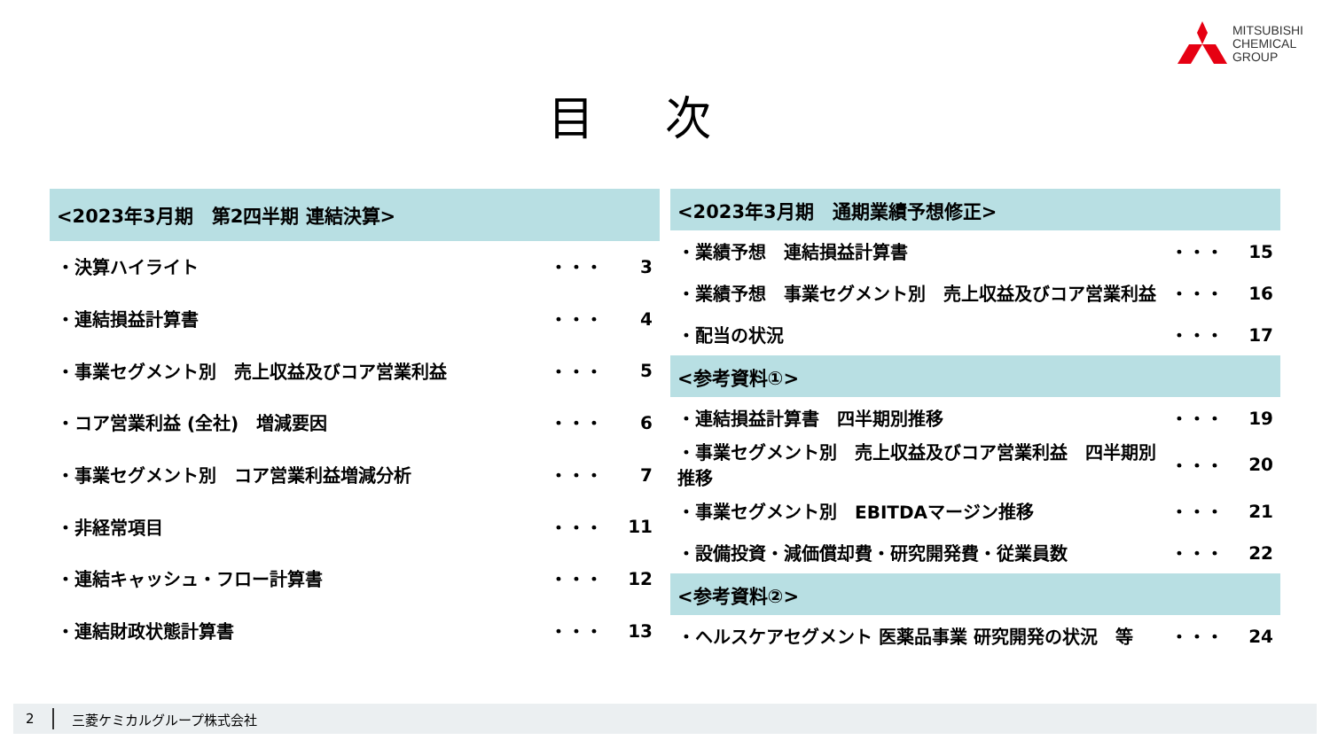MITSUBISHI
CHEMICAL
GROUP
目次
| <2023年3月期 第2四半期 連結決算> | | |
| --- | --- | --- |
| ・決算ハイライト | ・・・ | 3 |
| ・連結損益計算書 | ・・・ | 4 |
| ・事業セグメント別 売上収益及びコア営業利益 | ・・・ | 5 |
| ・コア営業利益 (全社) 増減要因 | ・・・ | 6 |
| ・事業セグメント別 コア営業利益増減分析 | ・・・ | 7 |
| ・非経常項目 | ・・・ | 11 |
| ・連結キャッシュ・フロー計算書 | ・・・ | 12 |
| ・連結財政状態計算書 | ・・・ | 13 |
| <2023年3月期 通期業績予想修正> | | |
| --- | --- | --- |
| ・業績予想 連結損益計算書 | ・・・ | 15 |
| ・業績予想 事業セグメント別 売上収益及びコア営業利益 | ・・・ | 16 |
| ・配当の状況 | ・・・ | 17 |
| <参考資料①> | | |
| ・連結損益計算書 四半期別推移 | ・・・ | 19 |
| ・事業セグメント別 売上収益及びコア営業利益 四半期別推移 | ・・・ | 20 |
| ・事業セグメント別 EBITDAマージン推移 | ・・・ | 21 |
| ・設備投資・減価償却費・研究開発費・従業員数 | ・・・ | 22 |
| <参考資料②> | | |
| ・ヘルスケアセグメント 医薬品事業 研究開発の状況 等 | ・・・ | 24 |
2 三菱ケミカルグループ株式会社